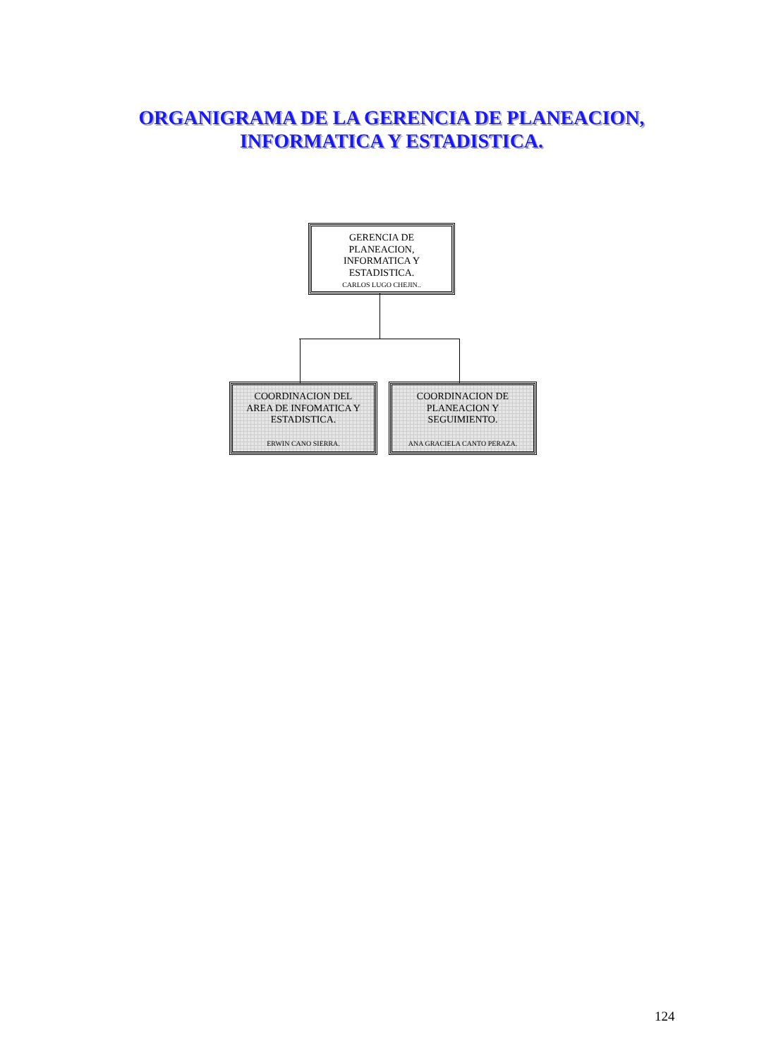ORGANIGRAMA DE LA GERENCIA DE PLANEACION,
INFORMATICA Y ESTADISTICA.
GERENCIA DE
PLANEACION,
INFORMATICA Y
ESTADISTICA.
CARLOS LUGO CHEJIN..
COORDINACION DEL
AREA DE INFOMATICA Y
ESTADISTICA.
ERWIN CANO SIERRA.
COORDINACION DE
PLANEACION Y
SEGUIMIENTO.
ANA GRACIELA CANTO PERAZA.
124